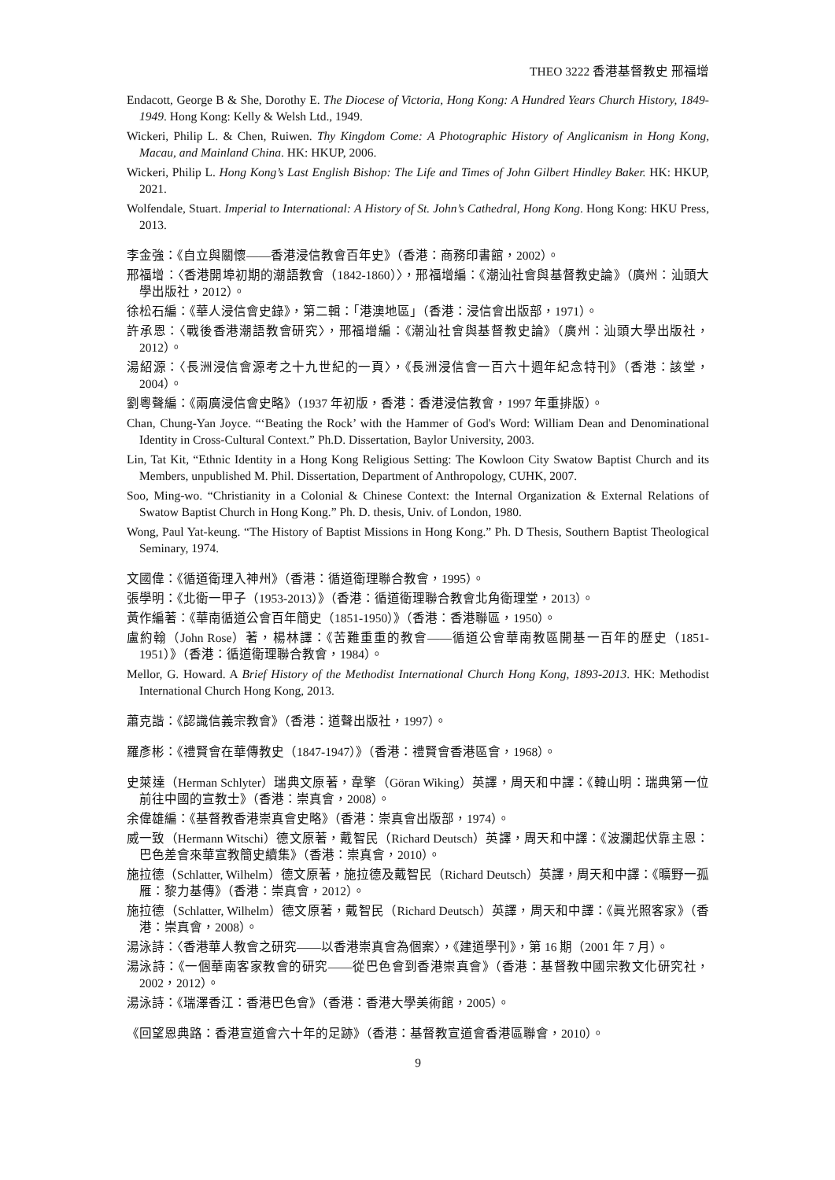THEO 3222 香港基督教史 邢福增
Endacott, George B & She, Dorothy E. The Diocese of Victoria, Hong Kong: A Hundred Years Church History, 1849-1949. Hong Kong: Kelly & Welsh Ltd., 1949.
Wickeri, Philip L. & Chen, Ruiwen. Thy Kingdom Come: A Photographic History of Anglicanism in Hong Kong, Macau, and Mainland China. HK: HKUP, 2006.
Wickeri, Philip L. Hong Kong’s Last English Bishop: The Life and Times of John Gilbert Hindley Baker. HK: HKUP, 2021.
Wolfendale, Stuart. Imperial to International: A History of St. John’s Cathedral, Hong Kong. Hong Kong: HKU Press, 2013.
李金強：《自立與關懷——香港浸信教會百年史》（香港：商務印書館，2002）。
邢福增：〈香港開埠初期的潮語教會（1842-1860）〉，邢福增編：《潮汕社會與基督教史論》（廣州：汕頭大學出版社，2012）。
徐松石編：《華人浸信會史錄》，第二輯：「港澳地區」（香港：浸信會出版部，1971）。
許承恩：〈戰後香港潮語教會研究〉，邢福增編：《潮汕社會與基督教史論》（廣州：汕頭大學出版社，2012）。
湯紹源：〈長洲浸信會源考之十九世紀的一頁〉，《長洲浸信會一百六十週年紀念特刊》（香港：該堂，2004）。
劉粵聲編：《兩廣浸信會史略》（1937 年初版，香港：香港浸信教會，1997 年重排版）。
Chan, Chung-Yan Joyce. “‘Beating the Rock’ with the Hammer of God's Word: William Dean and Denominational Identity in Cross-Cultural Context.” Ph.D. Dissertation, Baylor University, 2003.
Lin, Tat Kit, “Ethnic Identity in a Hong Kong Religious Setting: The Kowloon City Swatow Baptist Church and its Members, unpublished M. Phil. Dissertation, Department of Anthropology, CUHK, 2007.
Soo, Ming-wo. “Christianity in a Colonial & Chinese Context: the Internal Organization & External Relations of Swatow Baptist Church in Hong Kong.” Ph. D. thesis, Univ. of London, 1980.
Wong, Paul Yat-keung. “The History of Baptist Missions in Hong Kong.” Ph. D Thesis, Southern Baptist Theological Seminary, 1974.
文國偉：《循道衛理入神州》（香港：循道衛理聯合教會，1995）。
張學明：《北衛一甲子（1953-2013）》（香港：循道衛理聯合教會北角衛理堂，2013）。
黃作編著：《華南循道公會百年簡史（1851-1950）》（香港：香港聯區，1950）。
盧約翰（John Rose）著，楊林譯：《苦難重重的教會——循道公會華南教區開基一百年的歷史（1851-1951）》（香港：循道衛理聯合教會，1984）。
Mellor, G. Howard. A Brief History of the Methodist International Church Hong Kong, 1893-2013. HK: Methodist International Church Hong Kong, 2013.
蕭克諧：《認識信義宗教會》（香港：道聲出版社，1997）。
羅彥彬：《禮賢會在華傳教史（1847-1947）》（香港：禮賢會香港區會，1968）。
史萊達（Herman Schlyter）瑞典文原著，韋擎（Göran Wiking）英譯，周天和中譯：《韓山明：瑞典第一位前往中國的宣教士》（香港：崇真會，2008）。
余偉雄編：《基督教香港崇真會史略》（香港：崇真會出版部，1974）。
威一致（Hermann Witschi）德文原著，戴智民（Richard Deutsch）英譯，周天和中譯：《波瀾起伏靠主恩：巴色差會來華宣教簡史續集》（香港：崇真會，2010）。
施拉德（Schlatter, Wilhelm）德文原著，施拉德及戴智民（Richard Deutsch）英譯，周天和中譯：《曠野一孤雁：黎力基傳》（香港：崇真會，2012）。
施拉德（Schlatter, Wilhelm）德文原著，戴智民（Richard Deutsch）英譯，周天和中譯：《眞光照客家》（香港：崇真會，2008）。
湯泳詩：〈香港華人教會之研究——以香港崇真會為個案〉，《建道學刊》，第 16 期（2001 年 7 月）。
湯泳詩：《一個華南客家教會的研究——從巴色會到香港崇真會》（香港：基督教中國宗教文化研究社，2002，2012）。
湯泳詩：《瑞澤香江：香港巴色會》（香港：香港大學美術館，2005）。
《回望恩典路：香港宣道會六十年的足跡》（香港：基督教宣道會香港區聯會，2010）。
9